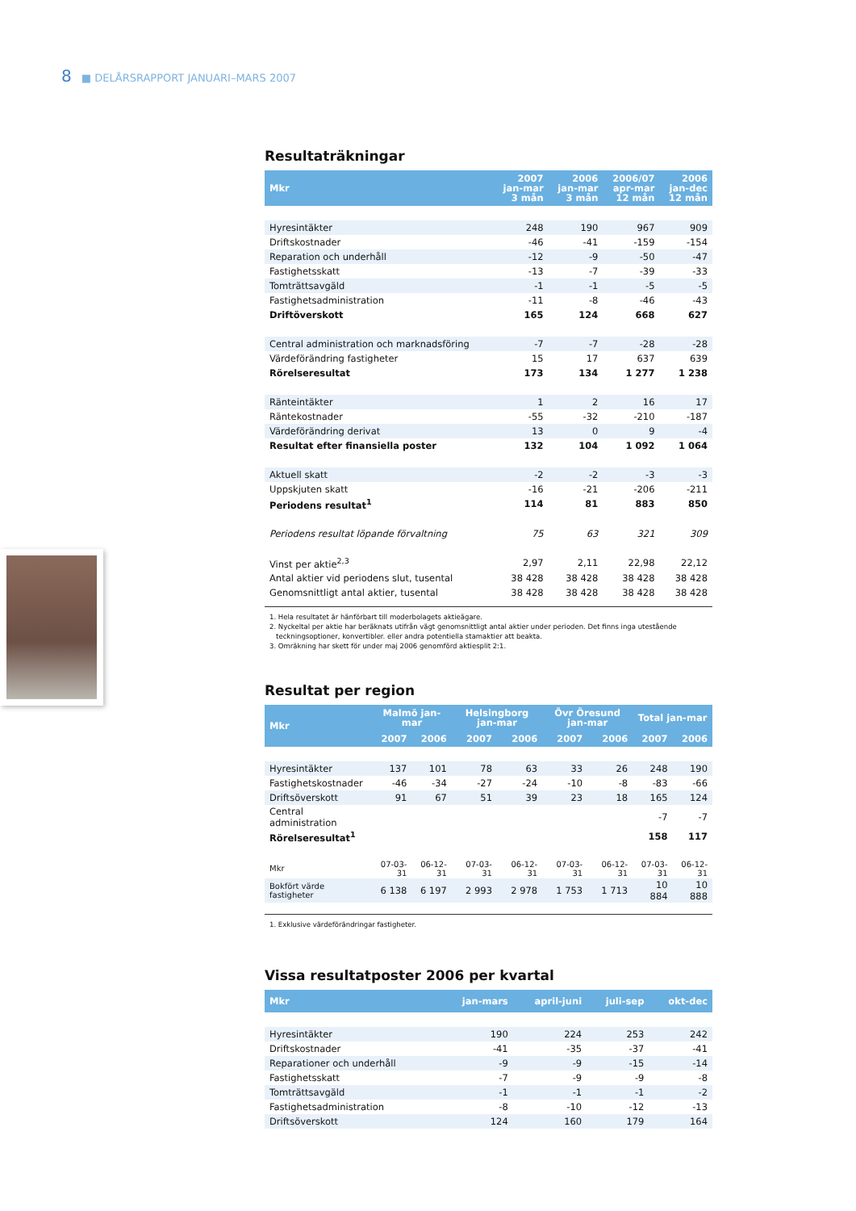8 ■ DELÅRSRAPPORT JANUARI–MARS 2007
Resultaträkningar
| Mkr | 2007 jan-mar 3 mån | 2006 jan-mar 3 mån | 2006/07 apr-mar 12 mån | 2006 jan-dec 12 mån |
| --- | --- | --- | --- | --- |
| Hyresintäkter | 248 | 190 | 967 | 909 |
| Driftskostnader | -46 | -41 | -159 | -154 |
| Reparation och underhåll | -12 | -9 | -50 | -47 |
| Fastighetsskatt | -13 | -7 | -39 | -33 |
| Tomträttsavgäld | -1 | -1 | -5 | -5 |
| Fastighetsadministration | -11 | -8 | -46 | -43 |
| Driftöverskott | 165 | 124 | 668 | 627 |
| Central administration och marknadsföring | -7 | -7 | -28 | -28 |
| Värdeförändring fastigheter | 15 | 17 | 637 | 639 |
| Rörelseresultat | 173 | 134 | 1 277 | 1 238 |
| Ränteintäkter | 1 | 2 | 16 | 17 |
| Räntekostnader | -55 | -32 | -210 | -187 |
| Värdeförändring derivat | 13 | 0 | 9 | -4 |
| Resultat efter finansiella poster | 132 | 104 | 1 092 | 1 064 |
| Aktuell skatt | -2 | -2 | -3 | -3 |
| Uppskjuten skatt | -16 | -21 | -206 | -211 |
| Periodens resultat<sup>1</sup> | 114 | 81 | 883 | 850 |
| Periodens resultat löpande förvaltning | 75 | 63 | 321 | 309 |
| Vinst per aktie<sup>2,3</sup> | 2,97 | 2,11 | 22,98 | 22,12 |
| Antal aktier vid periodens slut, tusental | 38 428 | 38 428 | 38 428 | 38 428 |
| Genomsnittligt antal aktier, tusental | 38 428 | 38 428 | 38 428 | 38 428 |
1. Hela resultatet är hänförbart till moderbolagets aktieägare.
2. Nyckeltal per aktie har beräknats utifrån vägt genomsnittligt antal aktier under perioden. Det finns inga utestående
teckningsoptioner, konvertibler. eller andra potentiella stamaktier att beakta.
3. Omräkning har skett för under maj 2006 genomförd aktiesplit 2:1.
Resultat per region
| Mkr | Malmö jan-mar | | Helsingborg jan-mar | | Övr Öresund jan-mar | | Total jan-mar | |
| --- | --- | --- | --- | --- | --- | --- | --- | --- |
| | 2007 | 2006 | 2007 | 2006 | 2007 | 2006 | 2007 | 2006 |
| Hyresintäkter | 137 | 101 | 78 | 63 | 33 | 26 | 248 | 190 |
| Fastighetskostnader | -46 | -34 | -27 | -24 | -10 | -8 | -83 | -66 |
| Driftsöverskott | 91 | 67 | 51 | 39 | 23 | 18 | 165 | 124 |
| Central administration | | | | | | | -7 | -7 |
| Rörelseresultat<sup>1</sup> | | | | | | | 158 | 117 |
| Mkr | 07-03-31 | 06-12-31 | 07-03-31 | 06-12-31 | 07-03-31 | 06-12-31 | 07-03-31 | 06-12-31 |
| Bokfört värde fastigheter | 6 138 | 6 197 | 2 993 | 2 978 | 1 753 | 1 713 | 10 884 | 10 888 |
1. Exklusive värdeförändringar fastigheter.
Vissa resultatposter 2006 per kvartal
| Mkr | jan-mars | april-juni | juli-sep | okt-dec |
| --- | --- | --- | --- | --- |
| Hyresintäkter | 190 | 224 | 253 | 242 |
| Driftskostnader | -41 | -35 | -37 | -41 |
| Reparationer och underhåll | -9 | -9 | -15 | -14 |
| Fastighetsskatt | -7 | -9 | -9 | -8 |
| Tomträttsavgäld | -1 | -1 | -1 | -2 |
| Fastighetsadministration | -8 | -10 | -12 | -13 |
| Driftsöverskott | 124 | 160 | 179 | 164 |